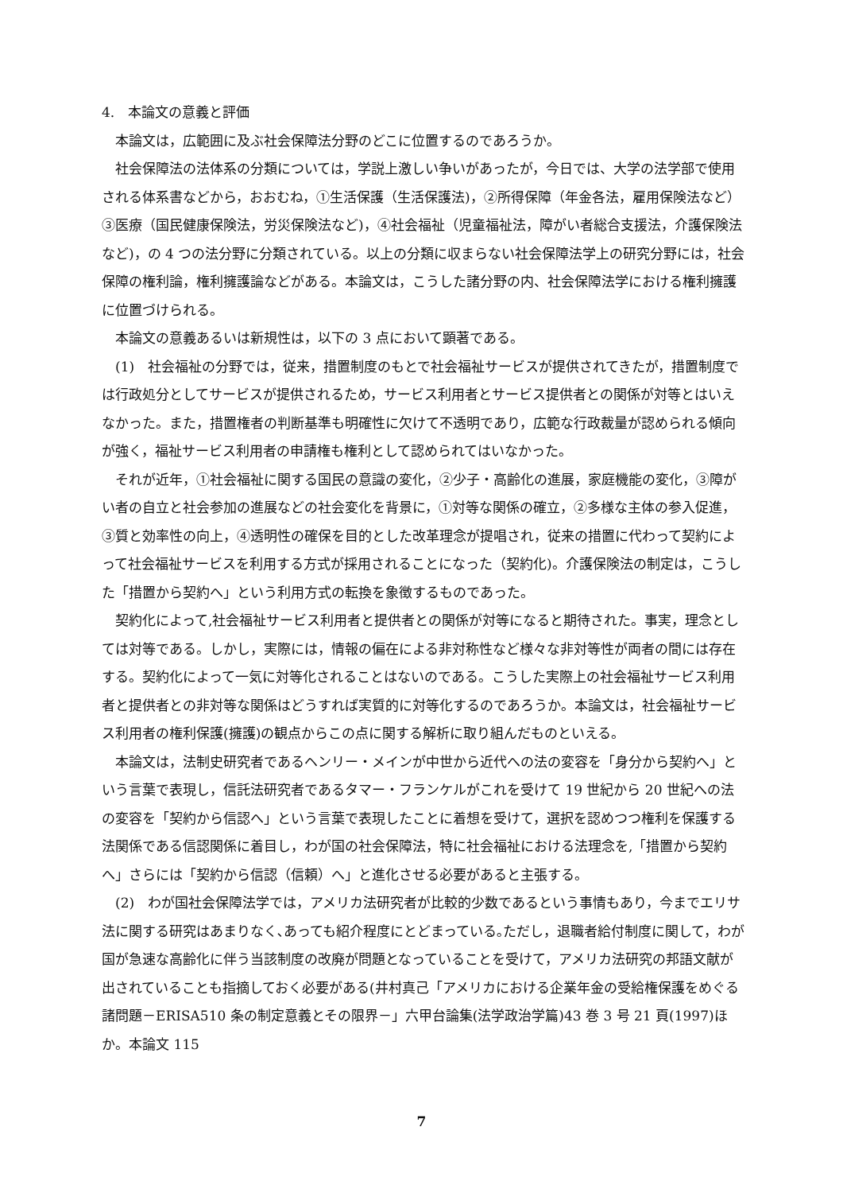4.　本論文の意義と評価
本論文は，広範囲に及ぶ社会保障法分野のどこに位置するのであろうか。
社会保障法の法体系の分類については，学説上激しい争いがあったが，今日では、大学の法学部で使用される体系書などから，おおむね，①生活保護（生活保護法)，②所得保障（年金各法，雇用保険法など）③医療（国民健康保険法，労災保険法など)，④社会福祉（児童福祉法，障がい者総合支援法，介護保険法など)，の 4 つの法分野に分類されている。以上の分類に収まらない社会保障法学上の研究分野には，社会保障の権利論，権利擁護論などがある。本論文は，こうした諸分野の内、社会保障法学における権利擁護に位置づけられる。
本論文の意義あるいは新規性は，以下の 3 点において顕著である。
(1)　社会福祉の分野では，従来，措置制度のもとで社会福祉サービスが提供されてきたが，措置制度では行政処分としてサービスが提供されるため，サービス利用者とサービス提供者との関係が対等とはいえなかった。また，措置権者の判断基準も明確性に欠けて不透明であり，広範な行政裁量が認められる傾向が強く，福祉サービス利用者の申請権も権利として認められてはいなかった。
それが近年，①社会福祉に関する国民の意識の変化，②少子・高齢化の進展，家庭機能の変化，③障がい者の自立と社会参加の進展などの社会変化を背景に，①対等な関係の確立，②多様な主体の参入促進，③質と効率性の向上，④透明性の確保を目的とした改革理念が提唱され，従来の措置に代わって契約によって社会福祉サービスを利用する方式が採用されることになった（契約化)。介護保険法の制定は，こうした「措置から契約へ」という利用方式の転換を象徴するものであった。
契約化によって,社会福祉サービス利用者と提供者との関係が対等になると期待された。事実，理念としては対等である。しかし，実際には，情報の偏在による非対称性など様々な非対等性が両者の間には存在する。契約化によって一気に対等化されることはないのである。こうした実際上の社会福祉サービス利用者と提供者との非対等な関係はどうすれば実質的に対等化するのであろうか。本論文は，社会福祉サービス利用者の権利保護(擁護)の観点からこの点に関する解析に取り組んだものといえる。
本論文は，法制史研究者であるヘンリー・メインが中世から近代への法の変容を「身分から契約へ」という言葉で表現し，信託法研究者であるタマー・フランケルがこれを受けて 19 世紀から 20 世紀への法の変容を「契約から信認へ」という言葉で表現したことに着想を受けて，選択を認めつつ権利を保護する法関係である信認関係に着目し，わが国の社会保障法，特に社会福祉における法理念を,「措置から契約へ」さらには「契約から信認（信頼）へ」と進化させる必要があると主張する。
(2)　わが国社会保障法学では，アメリカ法研究者が比較的少数であるという事情もあり，今までエリサ法に関する研究はあまりなく､あっても紹介程度にとどまっている｡ただし，退職者給付制度に関して，わが国が急速な高齢化に伴う当該制度の改廃が問題となっていることを受けて，アメリカ法研究の邦語文献が出されていることも指摘しておく必要がある(井村真己「アメリカにおける企業年金の受給権保護をめぐる諸問題－ERISA510 条の制定意義とその限界－」六甲台論集(法学政治学篇)43 巻 3 号 21 頁(1997)ほか。本論文 115
7